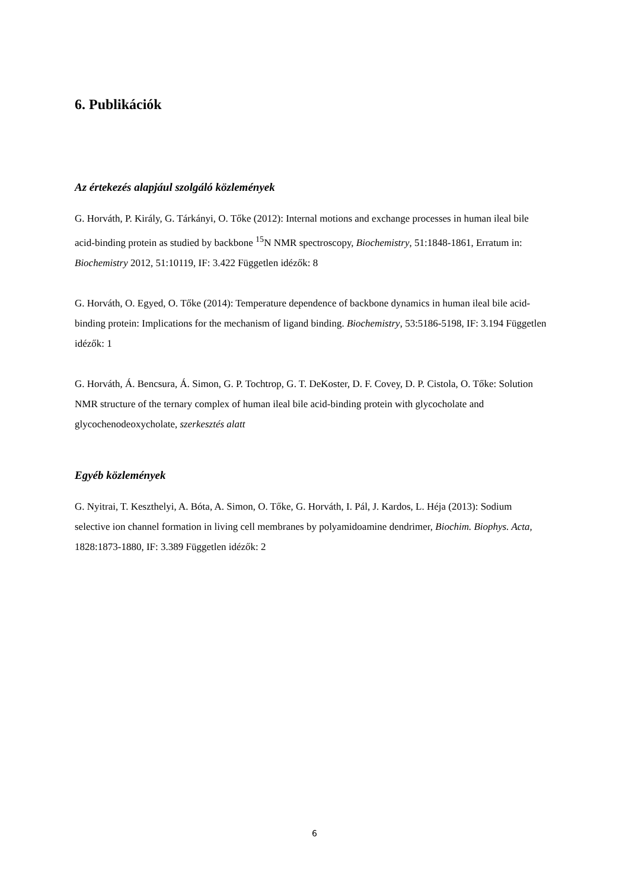6. Publikációk
Az értekezés alapjául szolgáló közlemények
G. Horváth, P. Király, G. Tárkányi, O. Tőke (2012): Internal motions and exchange processes in human ileal bile acid-binding protein as studied by backbone <sup>15</sup>N NMR spectroscopy, Biochemistry, 51:1848-1861, Erratum in: Biochemistry 2012, 51:10119, IF: 3.422 Független idézők: 8
G. Horváth, O. Egyed, O. Tőke (2014): Temperature dependence of backbone dynamics in human ileal bile acid-binding protein: Implications for the mechanism of ligand binding. Biochemistry, 53:5186-5198, IF: 3.194 Független idézők: 1
G. Horváth, Á. Bencsura, Á. Simon, G. P. Tochtrop, G. T. DeKoster, D. F. Covey, D. P. Cistola, O. Tőke: Solution NMR structure of the ternary complex of human ileal bile acid-binding protein with glycocholate and glycochenodeoxycholate, szerkesztés alatt
Egyéb közlemények
G. Nyitrai, T. Keszthelyi, A. Bóta, A. Simon, O. Tőke, G. Horváth, I. Pál, J. Kardos, L. Héja (2013): Sodium selective ion channel formation in living cell membranes by polyamidoamine dendrimer, Biochim. Biophys. Acta, 1828:1873-1880, IF: 3.389 Független idézők: 2
6